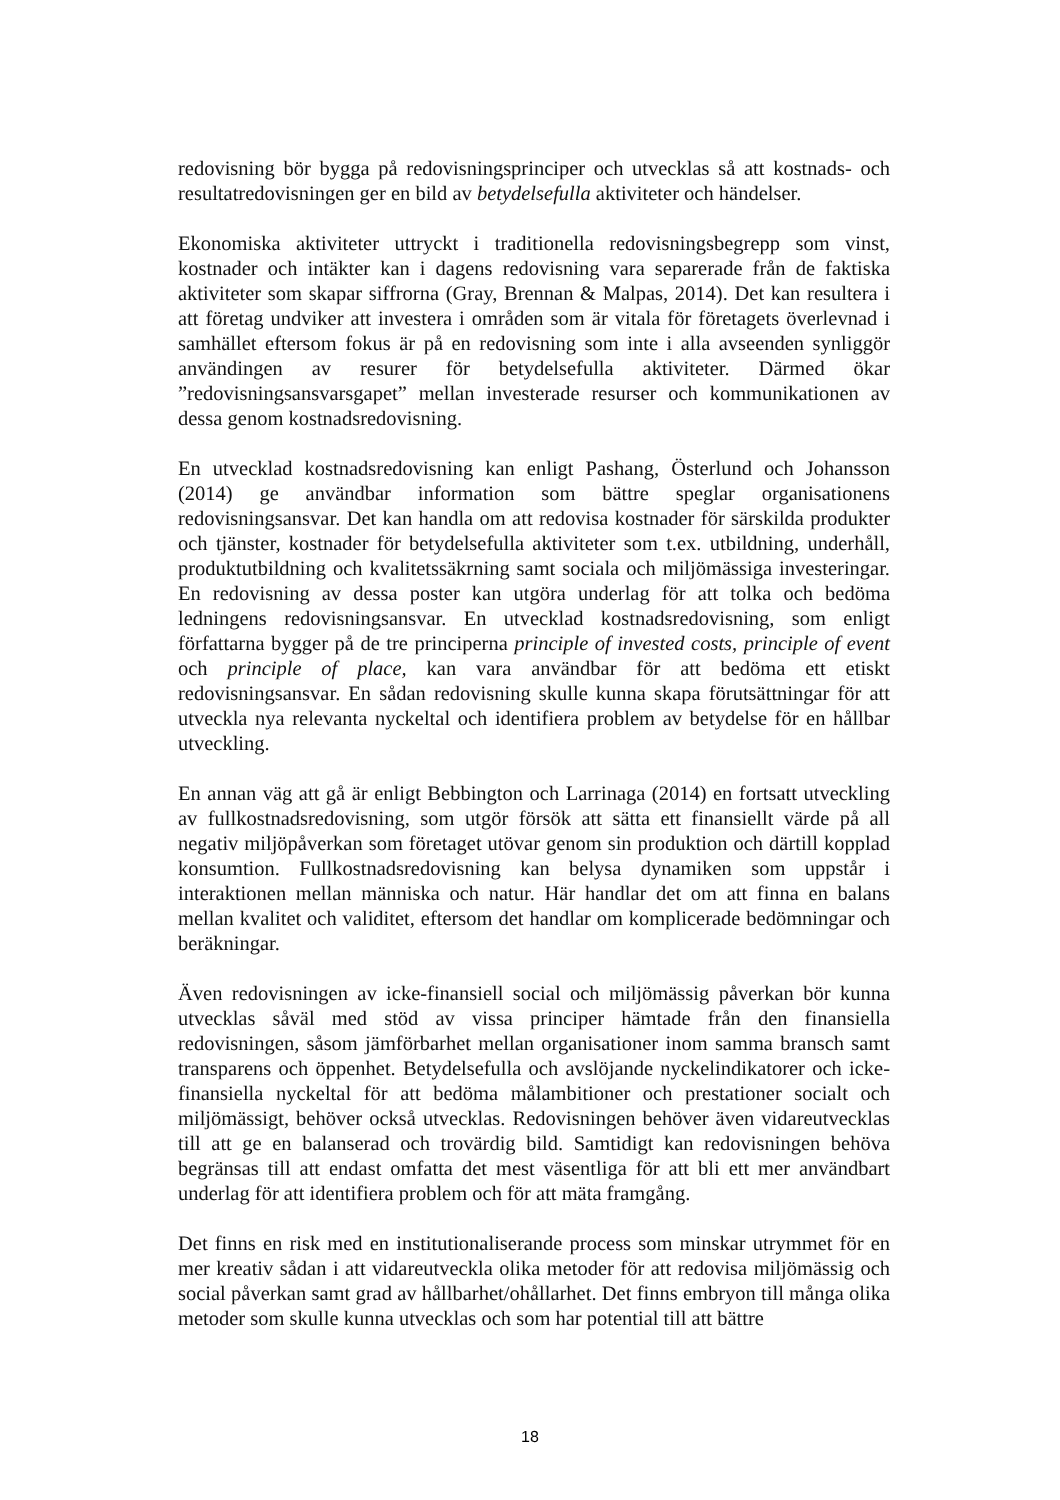redovisning bör bygga på redovisningsprinciper och utvecklas så att kostnads- och resultatredovisningen ger en bild av betydelsefulla aktiviteter och händelser.
Ekonomiska aktiviteter uttryckt i traditionella redovisningsbegrepp som vinst, kostnader och intäkter kan i dagens redovisning vara separerade från de faktiska aktiviteter som skapar siffrorna (Gray, Brennan & Malpas, 2014). Det kan resultera i att företag undviker att investera i områden som är vitala för företagets överlevnad i samhället eftersom fokus är på en redovisning som inte i alla avseenden synliggör användingen av resurer för betydelsefulla aktiviteter. Därmed ökar ”redovisningsansvarsgapet” mellan investerade resurser och kommunikationen av dessa genom kostnadsredovisning.
En utvecklad kostnadsredovisning kan enligt Pashang, Österlund och Johansson (2014) ge användbar information som bättre speglar organisationens redovisningsansvar. Det kan handla om att redovisa kostnader för särskilda produkter och tjänster, kostnader för betydelsefulla aktiviteter som t.ex. utbildning, underhåll, produktutbildning och kvalitetssäkrning samt sociala och miljömässiga investeringar. En redovisning av dessa poster kan utgöra underlag för att tolka och bedöma ledningens redovisningsansvar. En utvecklad kostnadsredovisning, som enligt författarna bygger på de tre principerna principle of invested costs, principle of event och principle of place, kan vara användbar för att bedöma ett etiskt redovisningsansvar. En sådan redovisning skulle kunna skapa förutsättningar för att utveckla nya relevanta nyckeltal och identifiera problem av betydelse för en hållbar utveckling.
En annan väg att gå är enligt Bebbington och Larrinaga (2014) en fortsatt utveckling av fullkostnadsredovisning, som utgör försök att sätta ett finansiellt värde på all negativ miljöpåverkan som företaget utövar genom sin produktion och därtill kopplad konsumtion. Fullkostnadsredovisning kan belysa dynamiken som uppstår i interaktionen mellan människa och natur. Här handlar det om att finna en balans mellan kvalitet och validitet, eftersom det handlar om komplicerade bedömningar och beräkningar.
Även redovisningen av icke-finansiell social och miljömässig påverkan bör kunna utvecklas såväl med stöd av vissa principer hämtade från den finansiella redovisningen, såsom jämförbarhet mellan organisationer inom samma bransch samt transparens och öppenhet. Betydelsefulla och avslöjande nyckelindikatorer och icke-finansiella nyckeltal för att bedöma målambitioner och prestationer socialt och miljömässigt, behöver också utvecklas. Redovisningen behöver även vidareutvecklas till att ge en balanserad och trovärdig bild. Samtidigt kan redovisningen behöva begränsas till att endast omfatta det mest väsentliga för att bli ett mer användbart underlag för att identifiera problem och för att mäta framgång.
Det finns en risk med en institutionaliserande process som minskar utrymmet för en mer kreativ sådan i att vidareutveckla olika metoder för att redovisa miljömässig och social påverkan samt grad av hållbarhet/ohållarhet. Det finns embryon till många olika metoder som skulle kunna utvecklas och som har potential till att bättre
18